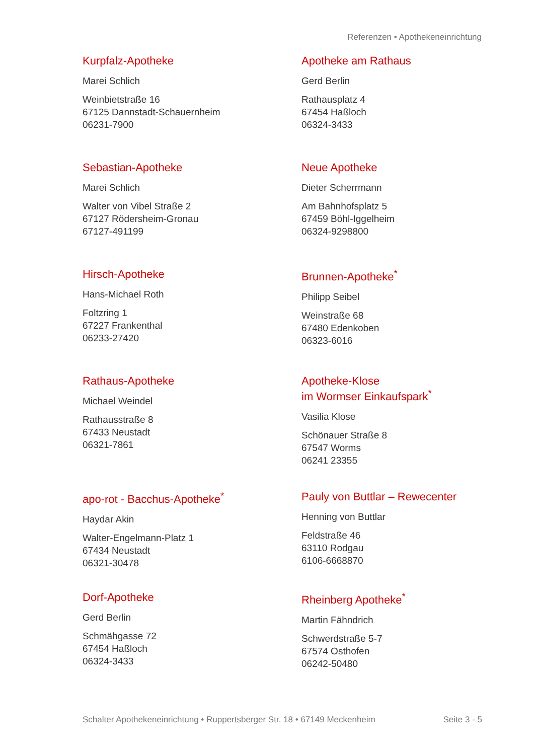Referenzen • Apothekeneinrichtung
Kurpfalz-Apotheke
Marei Schlich
Weinbietstraße 16
67125 Dannstadt-Schauernheim
06231-7900
Apotheke am Rathaus
Gerd Berlin
Rathausplatz 4
67454 Haßloch
06324-3433
Sebastian-Apotheke
Marei Schlich
Walter von Vibel Straße 2
67127 Rödersheim-Gronau
67127-491199
Neue Apotheke
Dieter Scherrmann
Am Bahnhofsplatz 5
67459 Böhl-Iggelheim
06324-9298800
Hirsch-Apotheke
Hans-Michael Roth
Foltzring 1
67227 Frankenthal
06233-27420
Brunnen-Apotheke<sup>*</sup>
Philipp Seibel
Weinstraße 68
67480 Edenkoben
06323-6016
Rathaus-Apotheke
Michael Weindel
Rathausstraße 8
67433 Neustadt
06321-7861
Apotheke-Klose
im Wormser Einkaufspark<sup>*</sup>
Vasilia Klose
Schönauer Straße 8
67547 Worms
06241 23355
apo-rot - Bacchus-Apotheke<sup>*</sup>
Haydar Akin
Walter-Engelmann-Platz 1
67434 Neustadt
06321-30478
Pauly von Buttlar – Rewecenter
Henning von Buttlar
Feldstraße 46
63110 Rodgau
6106-6668870
Dorf-Apotheke
Gerd Berlin
Schmähgasse 72
67454 Haßloch
06324-3433
Rheinberg Apotheke<sup>*</sup>
Martin Fähndrich
Schwerdstraße 5-7
67574 Osthofen
06242-50480
Schalter Apothekeneinrichtung • Ruppertsberger Str. 18 • 67149 Meckenheim Seite 3 - 5